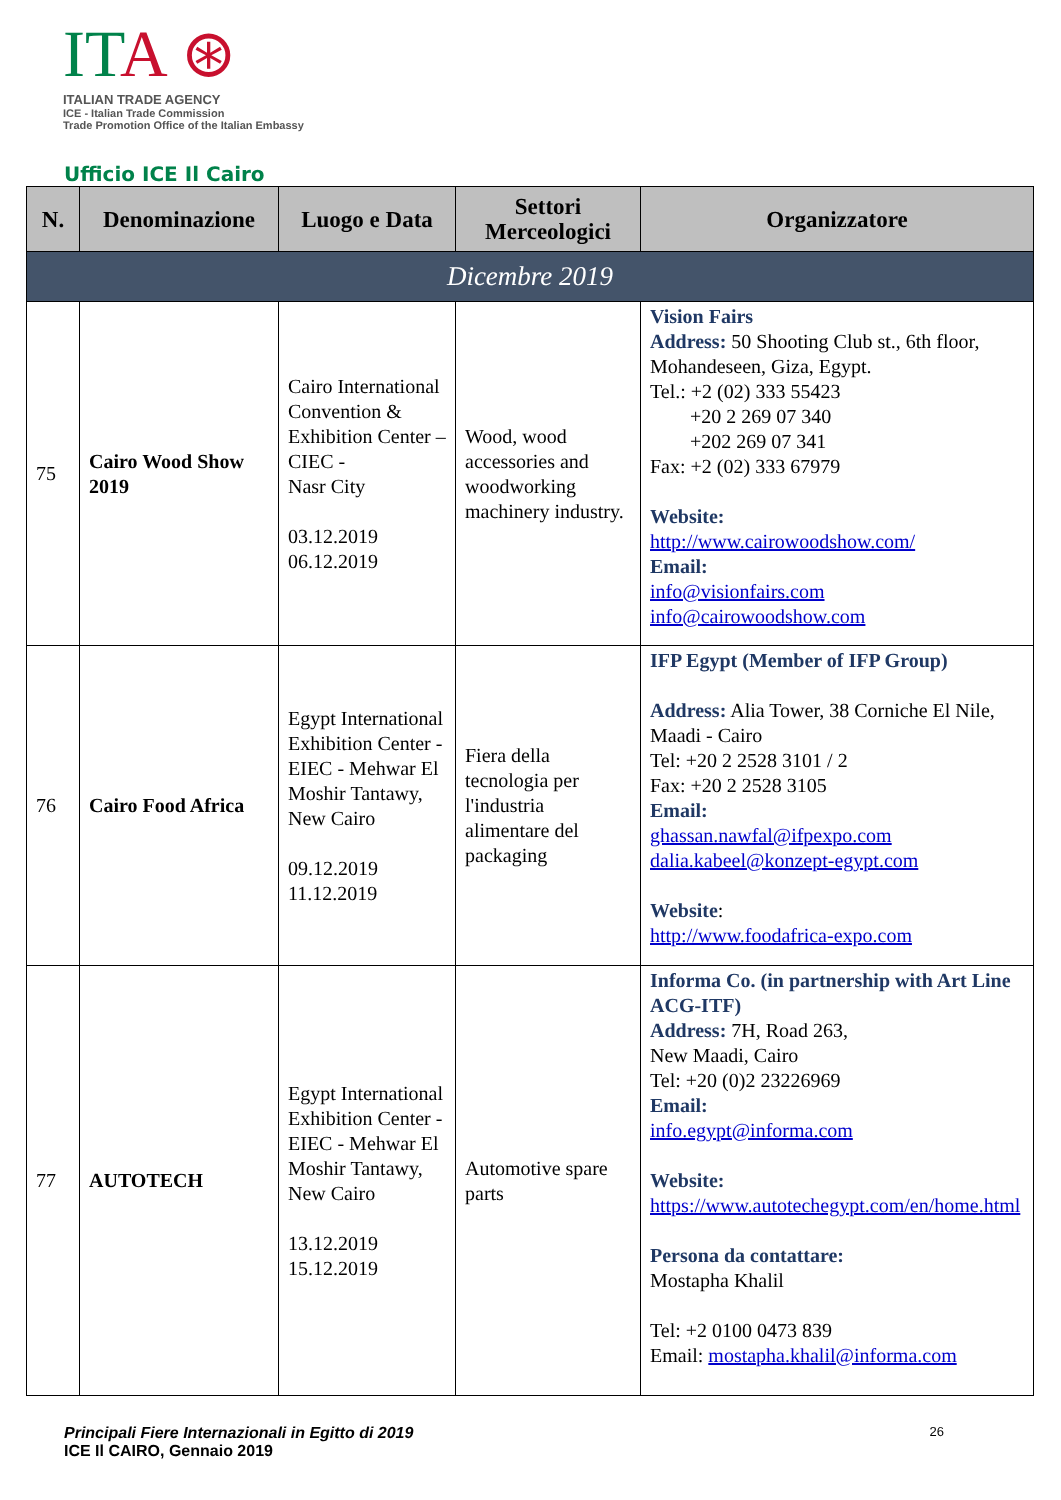ITA ⊛
ITALIAN TRADE AGENCY
ICE - Italian Trade Commission
Trade Promotion Office of the Italian Embassy
Ufficio ICE Il Cairo
| N. | Denominazione | Luogo e Data | Settori Merceologici | Organizzatore |
| --- | --- | --- | --- | --- |
| Dicembre 2019 | | | | |
| 75 | Cairo Wood Show 2019 | Cairo International Convention & Exhibition Center –CIEC - Nasr City 03.12.2019 06.12.2019 | Wood, wood accessories and woodworking machinery industry. | Vision Fairs Address: 50 Shooting Club st., 6th floor, Mohandeseen, Giza, Egypt. Tel.: +2 (02) 333 55423 +20 2 269 07 340 +202 269 07 341 Fax: +2 (02) 333 67979 Website: http://www.cairowoodshow.com/ Email: info@visionfairs.com info@cairowoodshow.com |
| 76 | Cairo Food Africa | Egypt International Exhibition Center - EIEC - Mehwar El Moshir Tantawy, New Cairo 09.12.2019 11.12.2019 | Fiera della tecnologia per l'industria alimentare del packaging | IFP Egypt (Member of IFP Group) Address: Alia Tower, 38 Corniche El Nile, Maadi - Cairo Tel: +20 2 2528 3101 / 2 Fax: +20 2 2528 3105 Email: ghassan.nawfal@ifpexpo.com dalia.kabeel@konzept-egypt.com Website : http://www.foodafrica-expo.com |
| 77 | AUTOTECH | Egypt International Exhibition Center - EIEC - Mehwar El Moshir Tantawy, New Cairo 13.12.2019 15.12.2019 | Automotive spare parts | Informa Co. (in partnership with Art Line ACG-ITF) Address: 7H, Road 263, New Maadi, Cairo Tel: +20 (0)2 23226969 Email: info.egypt@informa.com Website: https://www.autotechegypt.com/en/home.html Persona da contattare: Mostapha Khalil Tel: +2 0100 0473 839 Email: mostapha.khalil@informa.com |
Principali Fiere Internazionali in Egitto di 2019 26
ICE Il CAIRO, Gennaio 2019